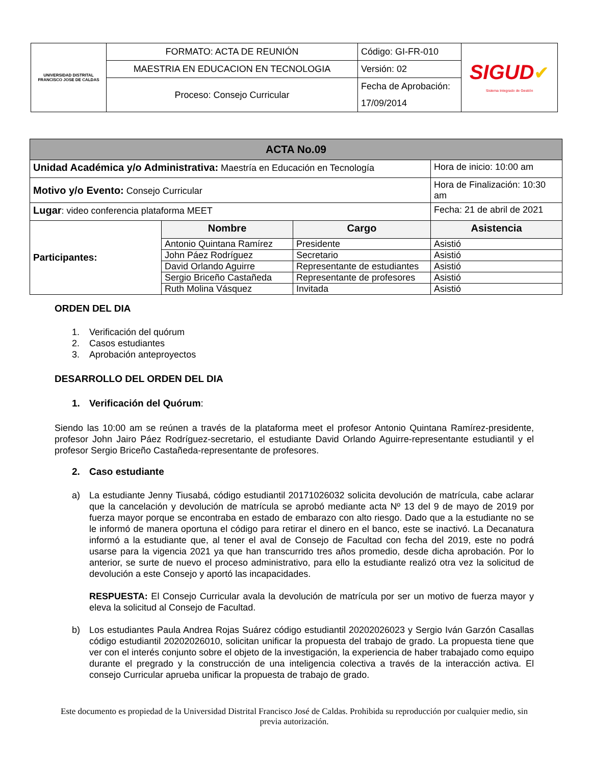| UNIVERSIDAD DISTRITAL FRANCISCO JOSE DE CALDAS | FORMATO: ACTA DE REUNIÓN | Código: GI-FR-010 | SIGUD ✔ Sistema Integrado de Gestión |
| | MAESTRIA EN EDUCACION EN TECNOLOGIA | Versión: 02 | |
| | Proceso: Consejo Curricular | Fecha de Aprobación: | |
| | | 17/09/2014 | |
| ACTA No.09 | | | |
| --- | --- | --- | --- |
| Unidad Académica y/o Administrativa: Maestría en Educación en Tecnología | | | Hora de inicio: 10:00 am |
| Motivo y/o Evento: Consejo Curricular | | | Hora de Finalización: 10:30 am |
| Lugar : video conferencia plataforma MEET | | | Fecha: 21 de abril de 2021 |
| Participantes: | Nombre | Cargo | Asistencia |
| | Antonio Quintana Ramírez | Presidente | Asistió |
| | John Páez Rodríguez | Secretario | Asistió |
| | David Orlando Aguirre | Representante de estudiantes | Asistió |
| | Sergio Briceño Castañeda | Representante de profesores | Asistió |
| | Ruth Molina Vásquez | Invitada | Asistió |
ORDEN DEL DIA
1. Verificación del quórum
2. Casos estudiantes
3. Aprobación anteproyectos
DESARROLLO DEL ORDEN DEL DIA
1. Verificación del Quórum:
Siendo las 10:00 am se reúnen a través de la plataforma meet el profesor Antonio Quintana Ramírez-presidente, profesor John Jairo Páez Rodríguez-secretario, el estudiante David Orlando Aguirre-representante estudiantil y el profesor Sergio Briceño Castañeda-representante de profesores.
2. Caso estudiante
a) La estudiante Jenny Tiusabá, código estudiantil 20171026032 solicita devolución de matrícula, cabe aclarar que la cancelación y devolución de matrícula se aprobó mediante acta Nº 13 del 9 de mayo de 2019 por fuerza mayor porque se encontraba en estado de embarazo con alto riesgo. Dado que a la estudiante no se le informó de manera oportuna el código para retirar el dinero en el banco, este se inactivó. La Decanatura informó a la estudiante que, al tener el aval de Consejo de Facultad con fecha del 2019, este no podrá usarse para la vigencia 2021 ya que han transcurrido tres años promedio, desde dicha aprobación. Por lo anterior, se surte de nuevo el proceso administrativo, para ello la estudiante realizó otra vez la solicitud de devolución a este Consejo y aportó las incapacidades.
RESPUESTA: El Consejo Curricular avala la devolución de matrícula por ser un motivo de fuerza mayor y eleva la solicitud al Consejo de Facultad.
b) Los estudiantes Paula Andrea Rojas Suárez código estudiantil 20202026023 y Sergio Iván Garzón Casallas código estudiantil 20202026010, solicitan unificar la propuesta del trabajo de grado. La propuesta tiene que ver con el interés conjunto sobre el objeto de la investigación, la experiencia de haber trabajado como equipo durante el pregrado y la construcción de una inteligencia colectiva a través de la interacción activa. El consejo Curricular aprueba unificar la propuesta de trabajo de grado.
Este documento es propiedad de la Universidad Distrital Francisco José de Caldas. Prohibida su reproducción por cualquier medio, sin previa autorización.